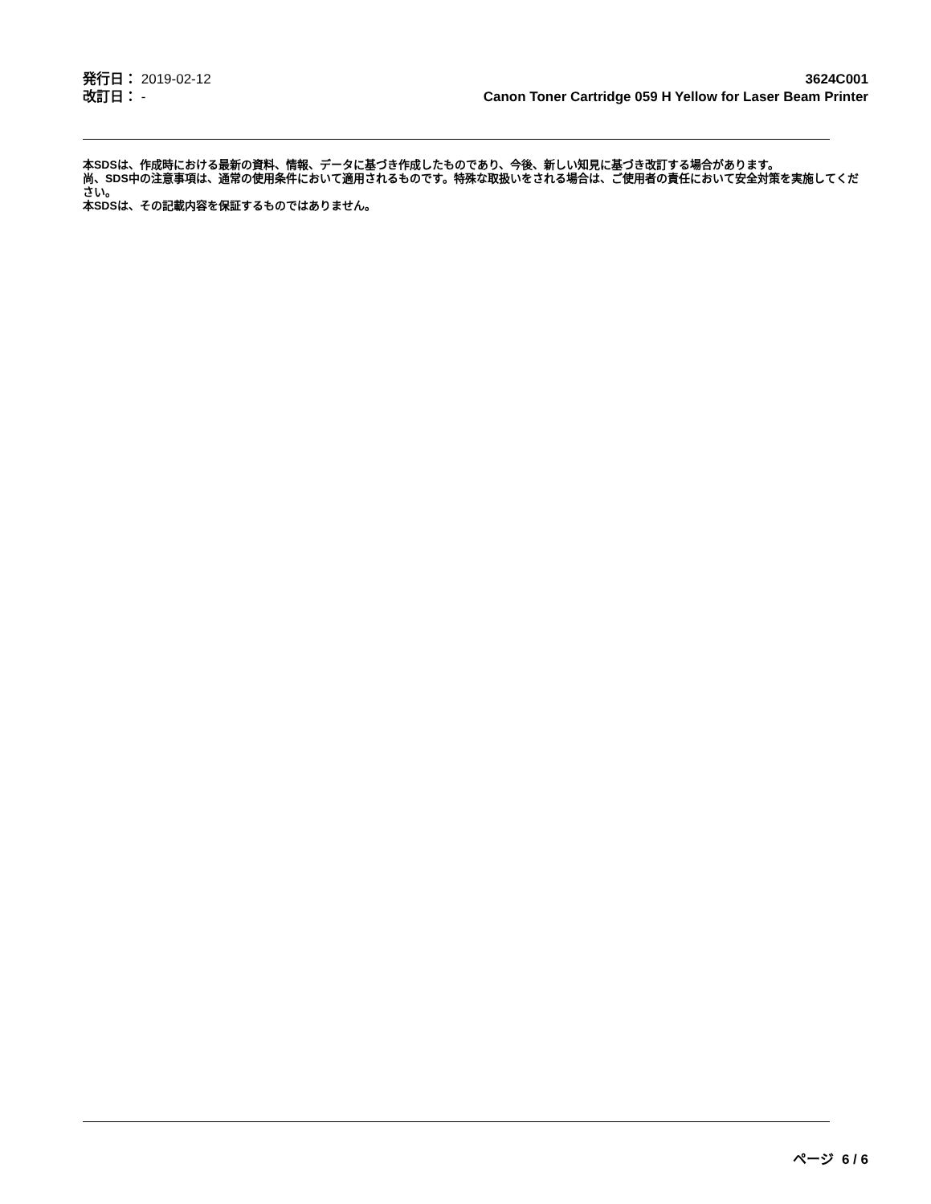発行日： 2019-02-12
改訂日： -
3624C001
Canon Toner Cartridge 059 H Yellow for Laser Beam Printer
本SDSは、作成時における最新の資料、情報、データに基づき作成したものであり、今後、新しい知見に基づき改訂する場合があります。
尚、SDS中の注意事項は、通常の使用条件において適用されるものです。特殊な取扱いをされる場合は、ご使用者の責任において安全対策を実施してください。
本SDSは、その記載内容を保証するものではありません。
ページ 6 / 6